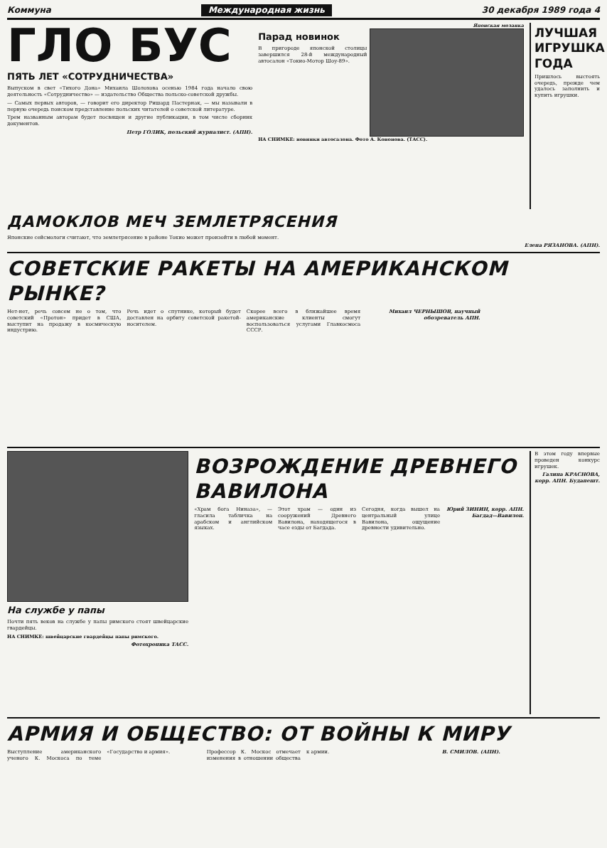Коммуна Международная жизнь 30 декабря 1989 года 4
ГЛО БУС
ПЯТЬ ЛЕТ «СОТРУДНИЧЕСТВА»
Выпуском в свет «Тихого Дона» Михаила Шолохова осенью 1984 года начало свою деятельность «Сотрудничество» — издательство Общества польско-советской дружбы.
— Самых первых авторов, — говорит его директор Ришард Пастернак, — мы называли в первую очередь поиском представление польских читателей о советской литературе.
Трем названным авторам будет посвящен и другие публикации, в том числе сборник документов.
Петр ГОЛИК, польский журналист. (АПН).
Японская мозаика
Парад новинок
В пригороде японской столицы завершился 28-й международный автосалон «Токио-Мотор Шоу-89».
НА СНИМКЕ: новинки автосалона. Фото А. Кононова. (ТАСС).
ЛУЧШАЯ ИГРУШКА ГОДА
Пришлось выстоять очередь, прежде чем удалось заполнить и купить игрушки.
ДАМОКЛОВ МЕЧ ЗЕМЛЕТРЯСЕНИЯ
Японские сейсмологи считают, что землетрясение в районе Токио может произойти в любой момент.
Елена РЯЗАНОВА. (АПН).
СОВЕТСКИЕ РАКЕТЫ НА АМЕРИКАНСКОМ РЫНКЕ?
Нет-нет, речь совсем не о том, что советский «Протон» придет в США, выступит на продажу в космическую индустрию.
Речь идет о спутнике, который будет доставлен на орбиту советской ракетой-носителем.
Скорее всего в ближайшее время американские клиенты смогут воспользоваться услугами Главкосмоса СССР.
Михаил ЧЕРНЫШОВ, научный обозреватель АПН.
На службе у папы
Почти пять веков на службе у папы римского стоят швейцарские гвардейцы.
НА СНИМКЕ: швейцарские гвардейцы папы римского.
Фотохроника ТАСС.
ВОЗРОЖДЕНИЕ ДРЕВНЕГО ВАВИЛОНА
«Храм бога Ниназа», — гласила табличка на арабском и английском языках.
Этот храм — один из сооружений Древнего Вавилона, находящегося в часе езды от Багдада.
Сегодня, когда вышел на центральный улице Вавилона, ощущение древности удивительно.
Юрий ЗИНИН, корр. АПН. Багдад—Вавилон.
В этом году впервые проведен конкурс игрушек.
Галина КРАСНОВА, корр. АПН. Будапешт.
АРМИЯ И ОБЩЕСТВО: ОТ ВОЙНЫ К МИРУ
Выступление американского ученого К. Москоса по теме «Государство и армия».
Профессор К. Москос отмечает изменения в отношении общества к армии.
В. СМИЛОВ. (АПН).